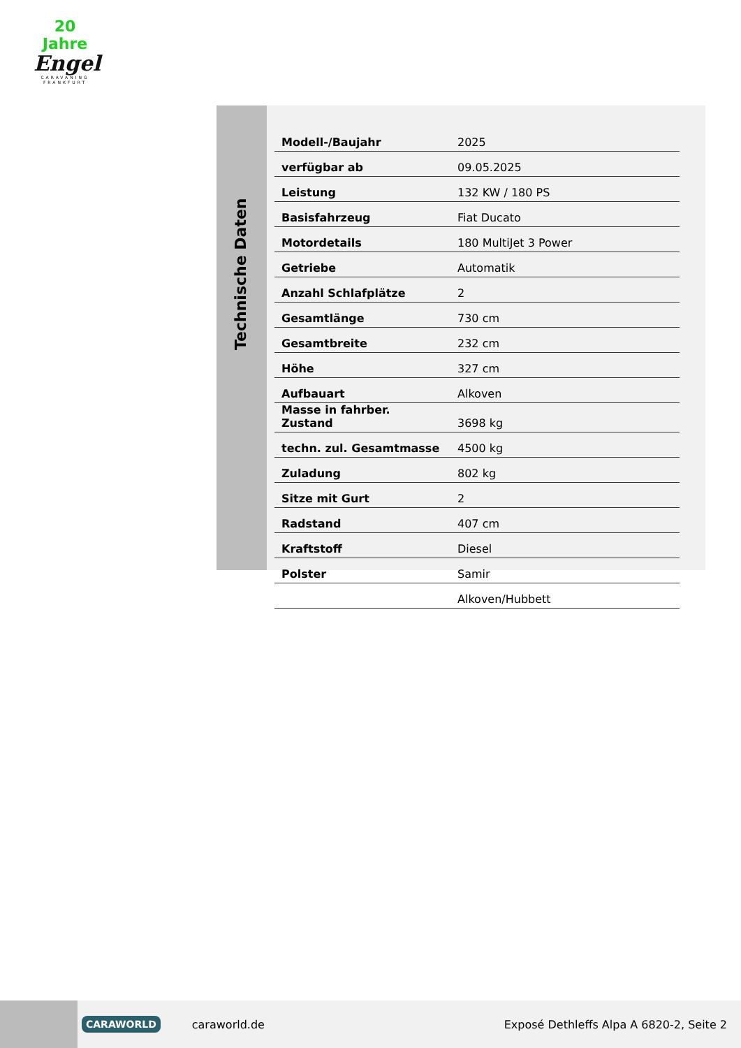20 Jahre
Engel
CARAVANING
FRANKFURT
Technische Daten
| Modell-/Baujahr | 2025 |
| verfügbar ab | 09.05.2025 |
| Leistung | 132 KW / 180 PS |
| Basisfahrzeug | Fiat Ducato |
| Motordetails | 180 MultiJet 3 Power |
| Getriebe | Automatik |
| Anzahl Schlafplätze | 2 |
| Gesamtlänge | 730 cm |
| Gesamtbreite | 232 cm |
| Höhe | 327 cm |
| Aufbauart | Alkoven |
| Masse in fahrber. Zustand | 3698 kg |
| techn. zul. Gesamtmasse | 4500 kg |
| Zuladung | 802 kg |
| Sitze mit Gurt | 2 |
| Radstand | 407 cm |
| Kraftstoff | Diesel |
| Polster | Samir |
| | Alkoven/Hubbett |
CARAWORLD caraworld.de Exposé Dethleffs Alpa A 6820-2, Seite 2